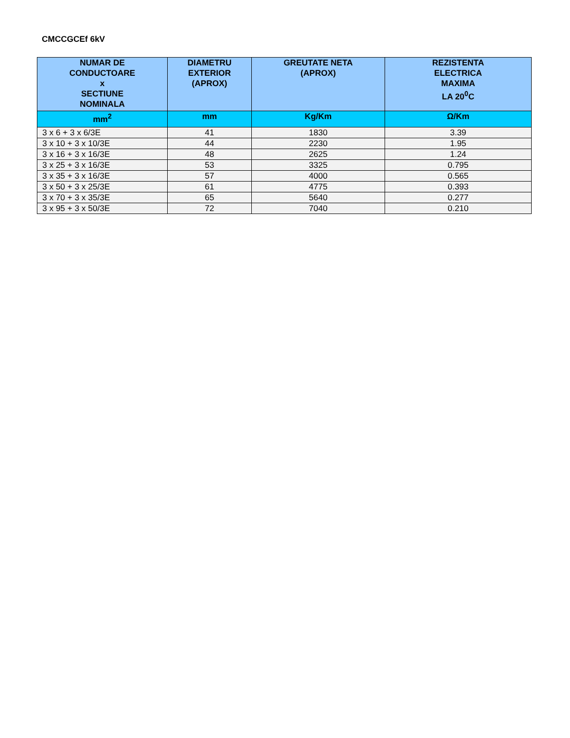CMCCGCEf 6kV
| NUMAR DE CONDUCTOARE x SECTIUNE NOMINALA | DIAMETRU EXTERIOR (APROX) | GREUTATE NETA (APROX) | REZISTENTA ELECTRICA MAXIMA LA 20<sup>0</sup>C |
| --- | --- | --- | --- |
| mm<sup>2</sup> | mm | Kg/Km | Ω/Km |
| 3 x 6 + 3 x 6/3E | 41 | 1830 | 3.39 |
| 3 x 10 + 3 x 10/3E | 44 | 2230 | 1.95 |
| 3 x 16 + 3 x 16/3E | 48 | 2625 | 1.24 |
| 3 x 25 + 3 x 16/3E | 53 | 3325 | 0.795 |
| 3 x 35 + 3 x 16/3E | 57 | 4000 | 0.565 |
| 3 x 50 + 3 x 25/3E | 61 | 4775 | 0.393 |
| 3 x 70 + 3 x 35/3E | 65 | 5640 | 0.277 |
| 3 x 95 + 3 x 50/3E | 72 | 7040 | 0.210 |